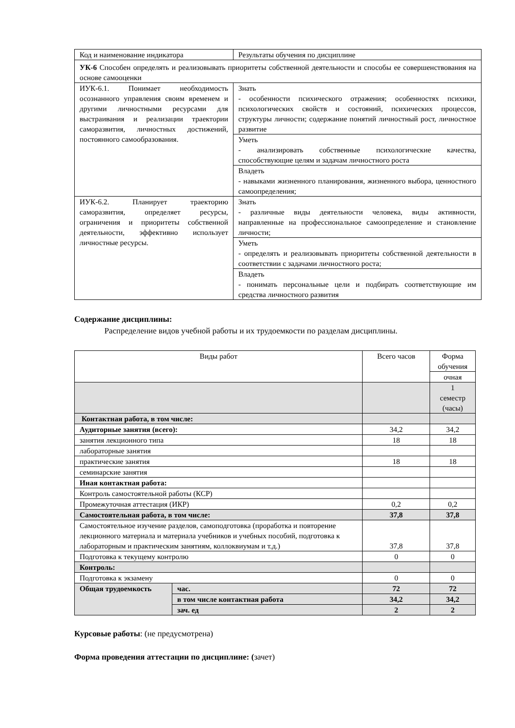| Код и наименование индикатора | Результаты обучения по дисциплине |
| УК-6 Способен определять и реализовывать приоритеты собственной деятельности и способы ее совершенствования на основе самооценки | |
| ИУК-6.1. Понимает необходимость осознанного управления своим временем и другими личностными ресурсами для выстраивания и реализации траектории саморазвития, личностных достижений, постоянного самообразования. | Знать - особенности психического отражения; особенностях психики, психологических свойств и состояний, психических процессов, структуры личности; содержание понятий личностный рост, личностное развитие |
| | Уметь - анализировать собственные психологические качества, способствующие целям и задачам личностного роста |
| | Владеть - навыками жизненного планирования, жизненного выбора, ценностного самоопределения; |
| ИУК-6.2. Планирует траекторию саморазвития, определяет ресурсы, ограничения и приоритеты собственной деятельности, эффективно использует личностные ресурсы. | Знать - различные виды деятельности человека, виды активности, направленные на профессиональное самоопределение и становление личности; |
| | Уметь - определять и реализовывать приоритеты собственной деятельности в соответствии с задачами личностного роста; |
| | Владеть - понимать персональные цели и подбирать соответствующие им средства личностного развития |
Содержание дисциплины:
Распределение видов учебной работы и их трудоемкости по разделам дисциплины.
| Виды работ | | Всего часов | Форма обучения |
| | | | очная |
| | | | 1 семестр (часы) |
| Контактная работа, в том числе: | | | |
| Аудиторные занятия (всего): | | 34,2 | 34,2 |
| занятия лекционного типа | | 18 | 18 |
| лабораторные занятия | | | |
| практические занятия | | 18 | 18 |
| семинарские занятия | | | |
| Иная контактная работа: | | | |
| Контроль самостоятельной работы (КСР) | | | |
| Промежуточная аттестация (ИКР) | | 0,2 | 0,2 |
| Самостоятельная работа, в том числе: | | 37,8 | 37,8 |
| Самостоятельное изучение разделов, самоподготовка (проработка и повторение лекционного материала и материала учебников и учебных пособий, подготовка к лабораторным и практическим занятиям, коллоквиумам и т.д.) | | 37,8 | 37,8 |
| Подготовка к текущему контролю | | 0 | 0 |
| Контроль: | | | |
| Подготовка к экзамену | | 0 | 0 |
| Общая трудоемкость | час. | 72 | 72 |
| | в том числе контактная работа | 34,2 | 34,2 |
| | зач. ед | 2 | 2 |
Курсовые работы: (не предусмотрена)
Форма проведения аттестации по дисциплине: (зачет)